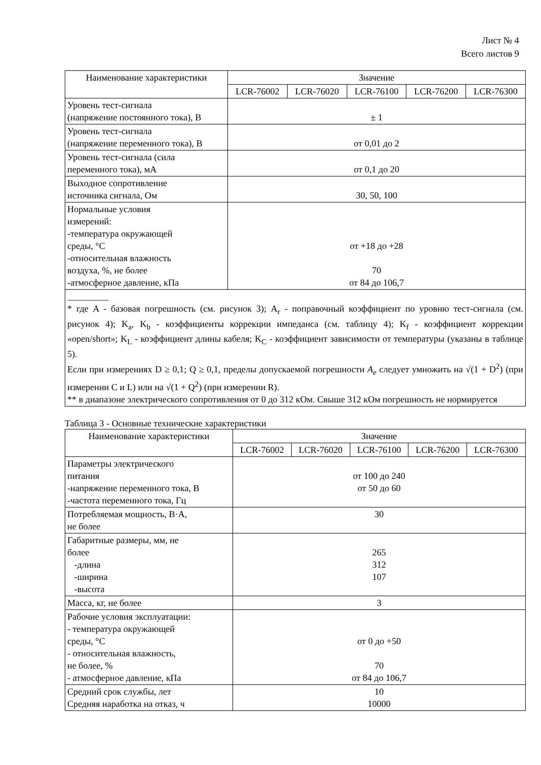Лист № 4
Всего листов 9
| Наименование характеристики | Значение | | | | |
| --- | --- | --- | --- | --- | --- |
| | LCR-76002 | LCR-76020 | LCR-76100 | LCR-76200 | LCR-76300 |
| Уровень тест-сигнала (напряжение постоянного тока), В | ± 1 | | | | |
| Уровень тест-сигнала (напряжение переменного тока), В | от 0,01 до 2 | | | | |
| Уровень тест-сигнала (сила переменного тока), мА | от 0,1 до 20 | | | | |
| Выходное сопротивление источника сигнала, Ом | 30, 50, 100 | | | | |
| Нормальные условия измерений: -температура окружающей среды, °С -относительная влажность воздуха, %, не более -атмосферное давление, кПа | от +18 до +28 70 от 84 до 106,7 | | | | |
| _________ * где A - базовая погрешность (см. рисунок 3); A<sub>r</sub> - поправочный коэффициент по уровню тест-сигнала (см. рисунок 4); K<sub>a</sub>, K<sub>b</sub> - коэффициенты коррекции импеданса (см. таблицу 4); K<sub>f</sub> - коэффициент коррекции «open/short»; K<sub>L</sub> - коэффициент длины кабеля; K<sub>C</sub> - коэффициент зависимости от температуры (указаны в таблице 5). Если при измерениях D ≥ 0,1; Q ≥ 0,1, пределы допускаемой погрешности A<sub>e</sub> следует умножить на √(1 + D<sup>2</sup>) (при измерении C и L) или на √(1 + Q<sup>2</sup>) (при измерении R). ** в диапазоне электрического сопротивления от 0 до 312 кОм. Свыше 312 кОм погрешность не нормируется | | | | | |
Таблица 3 - Основные технические характеристики
| Наименование характеристики | Значение | | | | |
| --- | --- | --- | --- | --- | --- |
| | LCR-76002 | LCR-76020 | LCR-76100 | LCR-76200 | LCR-76300 |
| Параметры электрического питания -напряжение переменного тока, В -частота переменного тока, Гц | от 100 до 240 от 50 до 60 | | | | |
| Потребляемая мощность, В·А, не более | 30 | | | | |
| Габаритные размеры, мм, не более -длина -ширина -высота | 265 312 107 | | | | |
| Масса, кг, не более | 3 | | | | |
| Рабочие условия эксплуатации: - температура окружающей среды, °С - относительная влажность, не более, % - атмосферное давление, кПа | от 0 до +50 70 от 84 до 106,7 | | | | |
| Средний срок службы, лет Средняя наработка на отказ, ч | 10 10000 | | | | |